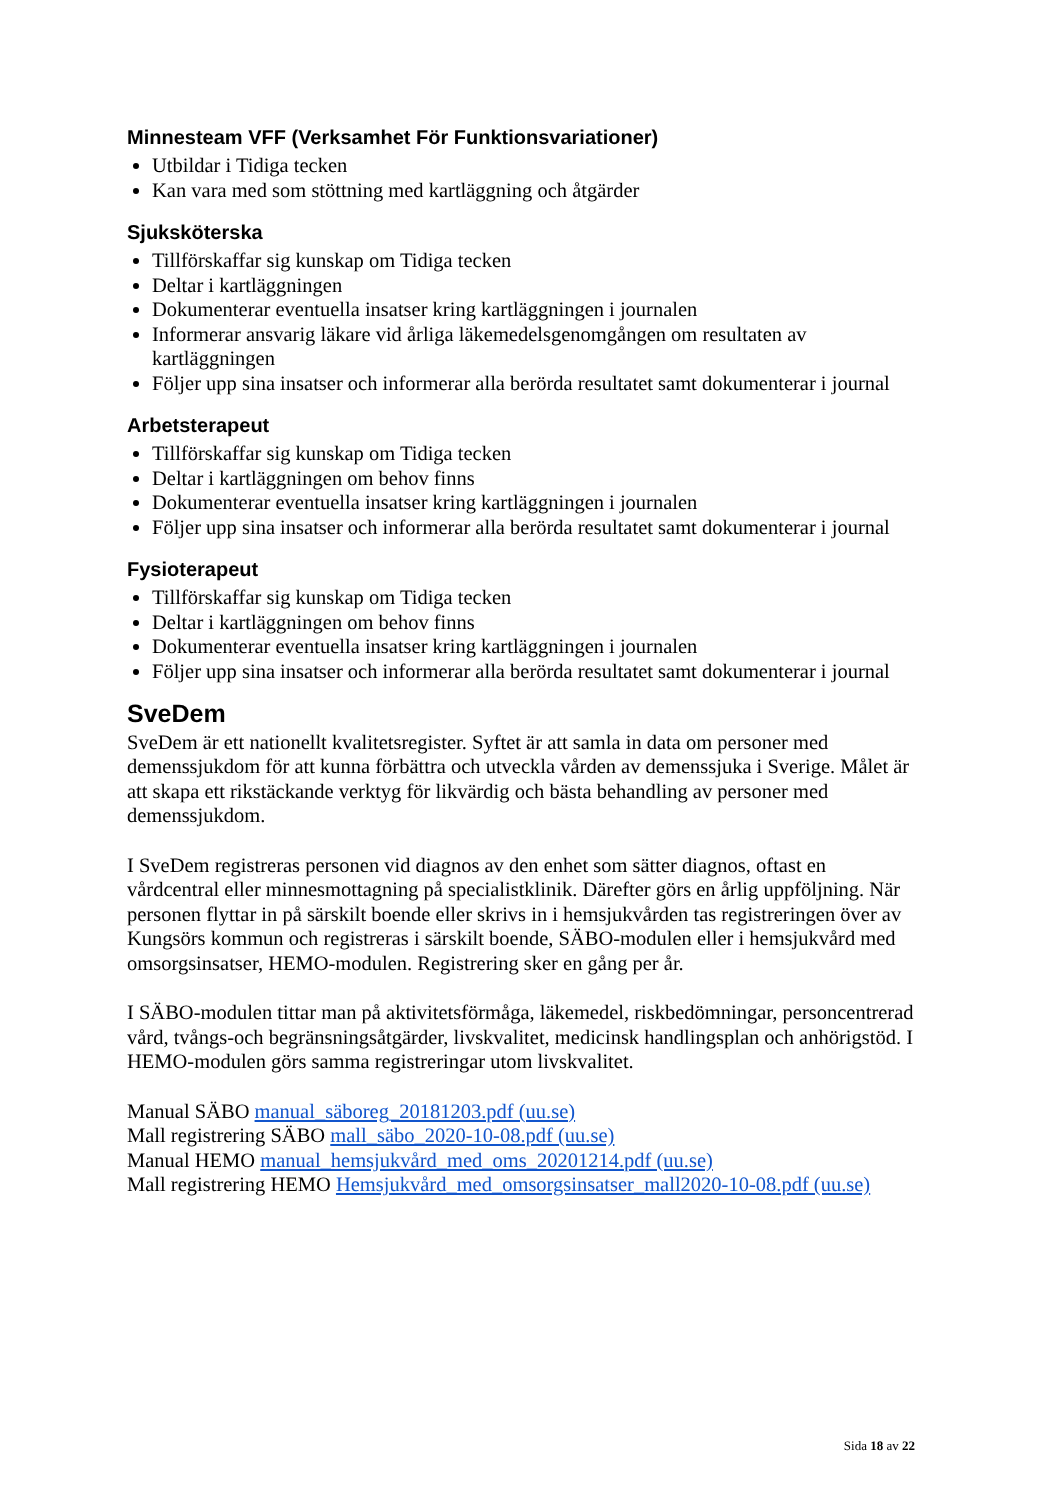Minnesteam VFF (Verksamhet För Funktionsvariationer)
Utbildar i Tidiga tecken
Kan vara med som stöttning med kartläggning och åtgärder
Sjuksköterska
Tillförskaffar sig kunskap om Tidiga tecken
Deltar i kartläggningen
Dokumenterar eventuella insatser kring kartläggningen i journalen
Informerar ansvarig läkare vid årliga läkemedelsgenomgången om resultaten av kartläggningen
Följer upp sina insatser och informerar alla berörda resultatet samt dokumenterar i journal
Arbetsterapeut
Tillförskaffar sig kunskap om Tidiga tecken
Deltar i kartläggningen om behov finns
Dokumenterar eventuella insatser kring kartläggningen i journalen
Följer upp sina insatser och informerar alla berörda resultatet samt dokumenterar i journal
Fysioterapeut
Tillförskaffar sig kunskap om Tidiga tecken
Deltar i kartläggningen om behov finns
Dokumenterar eventuella insatser kring kartläggningen i journalen
Följer upp sina insatser och informerar alla berörda resultatet samt dokumenterar i journal
SveDem
SveDem är ett nationellt kvalitetsregister. Syftet är att samla in data om personer med demenssjukdom för att kunna förbättra och utveckla vården av demenssjuka i Sverige. Målet är att skapa ett rikstäckande verktyg för likvärdig och bästa behandling av personer med demenssjukdom.
I SveDem registreras personen vid diagnos av den enhet som sätter diagnos, oftast en vårdcentral eller minnesmottagning på specialistklinik. Därefter görs en årlig uppföljning. När personen flyttar in på särskilt boende eller skrivs in i hemsjukvården tas registreringen över av Kungsörs kommun och registreras i särskilt boende, SÄBO-modulen eller i hemsjukvård med omsorgsinsatser, HEMO-modulen. Registrering sker en gång per år.
I SÄBO-modulen tittar man på aktivitetsförmåga, läkemedel, riskbedömningar, personcentrerad vård, tvångs-och begränsningsåtgärder, livskvalitet, medicinsk handlingsplan och anhörigstöd. I HEMO-modulen görs samma registreringar utom livskvalitet.
Manual SÄBO manual_säboreg_20181203.pdf (uu.se)
Mall registrering SÄBO mall_säbo_2020-10-08.pdf (uu.se)
Manual HEMO manual_hemsjukvård_med_oms_20201214.pdf (uu.se)
Mall registrering HEMO Hemsjukvård_med_omsorgsinsatser_mall2020-10-08.pdf (uu.se)
Sida 18 av 22